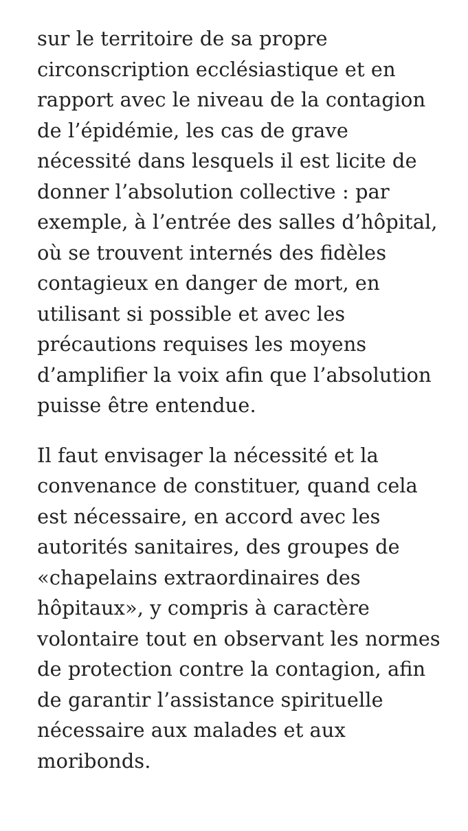sur le territoire de sa propre circonscription ecclésiastique et en rapport avec le niveau de la contagion de l’épidémie, les cas de grave nécessité dans lesquels il est licite de donner l’absolution collective : par exemple, à l’entrée des salles d’hôpital, où se trouvent internés des fidèles contagieux en danger de mort, en utilisant si possible et avec les précautions requises les moyens d’amplifier la voix afin que l’absolution puisse être entendue.
Il faut envisager la nécessité et la convenance de constituer, quand cela est nécessaire, en accord avec les autorités sanitaires, des groupes de «chapelains extraordinaires des hôpitaux», y compris à caractère volontaire tout en observant les normes de protection contre la contagion, afin de garantir l’assistance spirituelle nécessaire aux malades et aux moribonds.